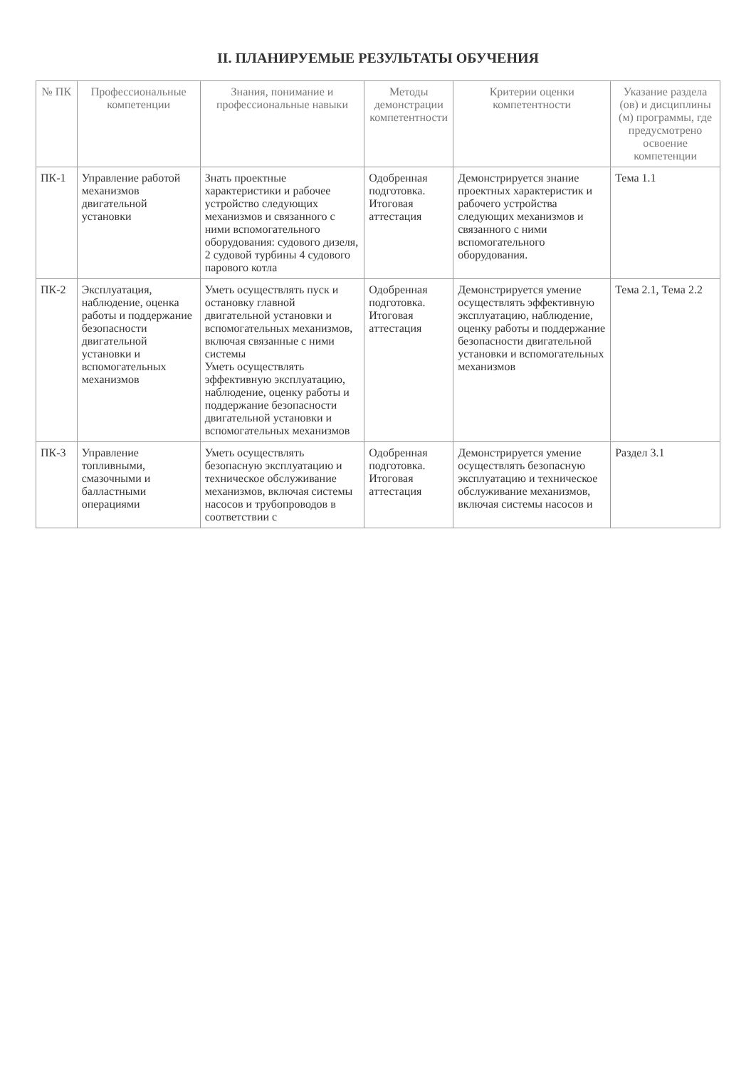II. ПЛАНИРУЕМЫЕ РЕЗУЛЬТАТЫ ОБУЧЕНИЯ
| № ПК | Профессиональные компетенции | Знания, понимание и профессиональные навыки | Методы демонстрации компетентности | Критерии оценки компетентности | Указание раздела (ов) и дисциплины (м) программы, где предусмотрено освоение компетенции |
| --- | --- | --- | --- | --- | --- |
| ПК-1 | Управление работой механизмов двигательной установки | Знать проектные характеристики и рабочее устройство следующих механизмов и связанного с ними вспомогательного оборудования: судового дизеля, 2 судовой турбины 4 судового парового котла | Одобренная подготовка. Итоговая аттестация | Демонстрируется знание проектных характеристик и рабочего устройства следующих механизмов и связанного с ними вспомогательного оборудования. | Тема 1.1 |
| ПК-2 | Эксплуатация, наблюдение, оценка работы и поддержание безопасности двигательной установки и вспомогательных механизмов | Уметь осуществлять пуск и остановку главной двигательной установки и вспомогательных механизмов, включая связанные с ними системы Уметь осуществлять эффективную эксплуатацию, наблюдение, оценку работы и поддержание безопасности двигательной установки и вспомогательных механизмов | Одобренная подготовка. Итоговая аттестация | Демонстрируется умение осуществлять эффективную эксплуатацию, наблюдение, оценку работы и поддержание безопасности двигательной установки и вспомогательных механизмов | Тема 2.1, Тема 2.2 |
| ПК-3 | Управление топливными, смазочными и балластными операциями | Уметь осуществлять безопасную эксплуатацию и техническое обслуживание механизмов, включая системы насосов и трубопроводов в соответствии с | Одобренная подготовка. Итоговая аттестация | Демонстрируется умение осуществлять безопасную эксплуатацию и техническое обслуживание механизмов, включая системы насосов и | Раздел 3.1 |